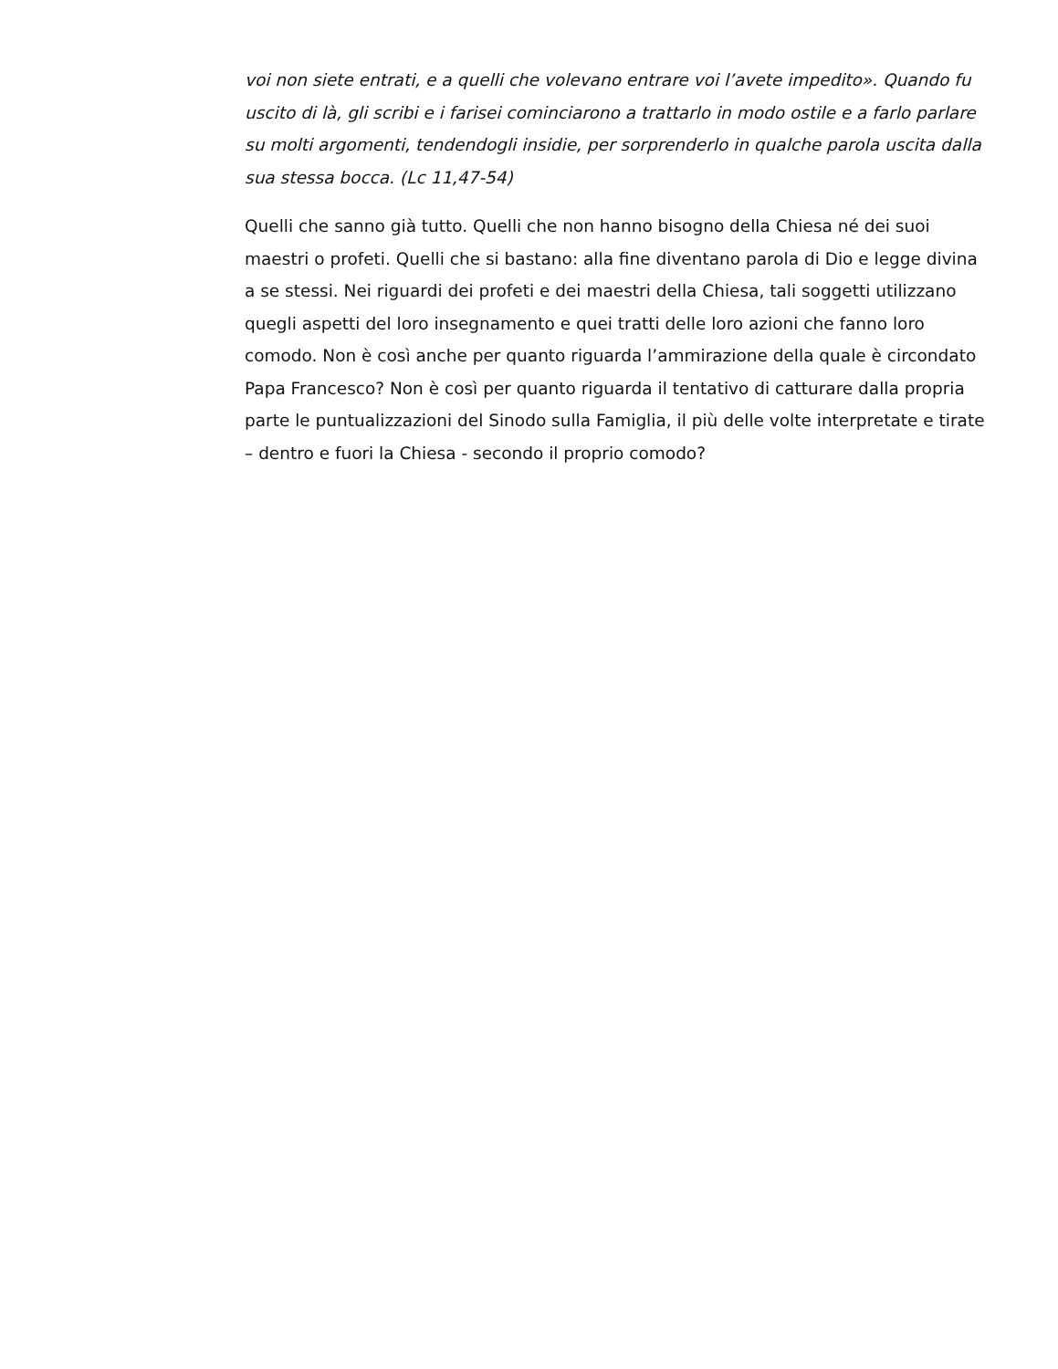voi non siete entrati, e a quelli che volevano entrare voi l’avete impedito». Quando fu uscito di là, gli scribi e i farisei cominciarono a trattarlo in modo ostile e a farlo parlare su molti argomenti, tendendogli insidie, per sorprenderlo in qualche parola uscita dalla sua stessa bocca. (Lc 11,47-54)
Quelli che sanno già tutto. Quelli che non hanno bisogno della Chiesa né dei suoi maestri o profeti. Quelli che si bastano: alla fine diventano parola di Dio e legge divina a se stessi. Nei riguardi dei profeti e dei maestri della Chiesa, tali soggetti utilizzano quegli aspetti del loro insegnamento e quei tratti delle loro azioni che fanno loro comodo. Non è così anche per quanto riguarda l’ammirazione della quale è circondato Papa Francesco? Non è così per quanto riguarda il tentativo di catturare dalla propria parte le puntualizzazioni del Sinodo sulla Famiglia, il più delle volte interpretate e tirate – dentro e fuori la Chiesa - secondo il proprio comodo?